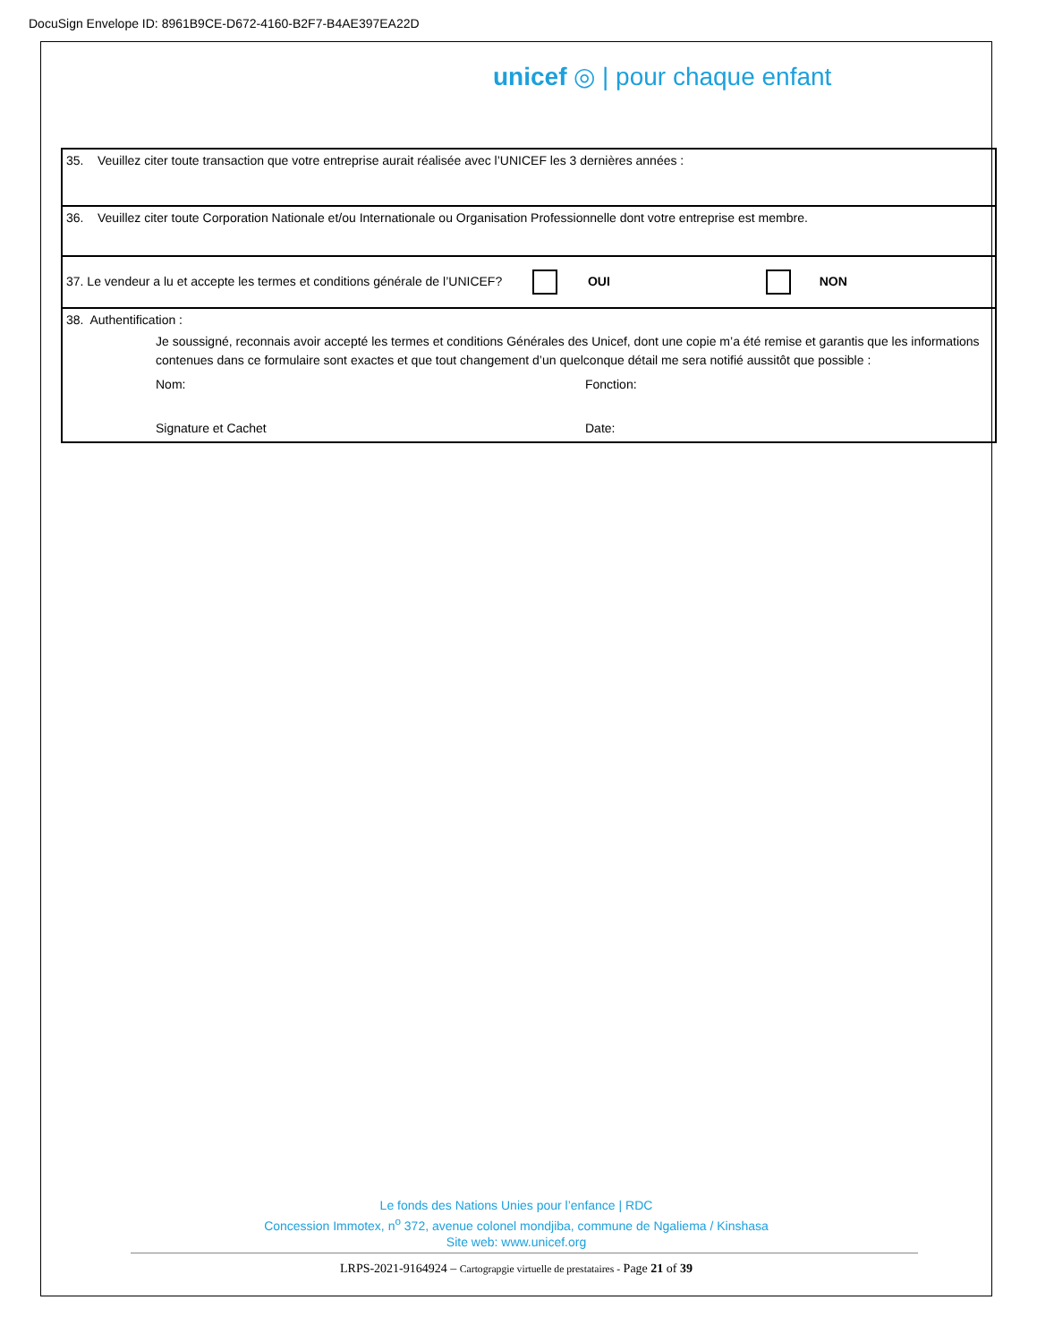DocuSign Envelope ID: 8961B9CE-D672-4160-B2F7-B4AE397EA22D
unicef ◎ | pour chaque enfant
| 35. Veuillez citer toute transaction que votre entreprise aurait réalisée avec l’UNICEF les 3 dernières années : |
| 36. Veuillez citer toute Corporation Nationale et/ou Internationale ou Organisation Professionnelle dont votre entreprise est membre. |
| 37. Le vendeur a lu et accepte les termes et conditions générale de l’UNICEF? OUI NON |
| 38. Authentification : Je soussigné, reconnais avoir accepté les termes et conditions Générales des Unicef, dont une copie m’a été remise et garantis que les informations contenues dans ce formulaire sont exactes et que tout changement d’un quelconque détail me sera notifié aussitôt que possible : Nom: Fonction: Signature et Cachet Date: |
Le fonds des Nations Unies pour l’enfance | RDC
Concession Immotex, n<sup>o</sup> 372, avenue colonel mondjiba, commune de Ngaliema / Kinshasa
Site web: www.unicef.org
LRPS-2021-9164924 – Cartograpgie virtuelle de prestataires - Page 21 of 39